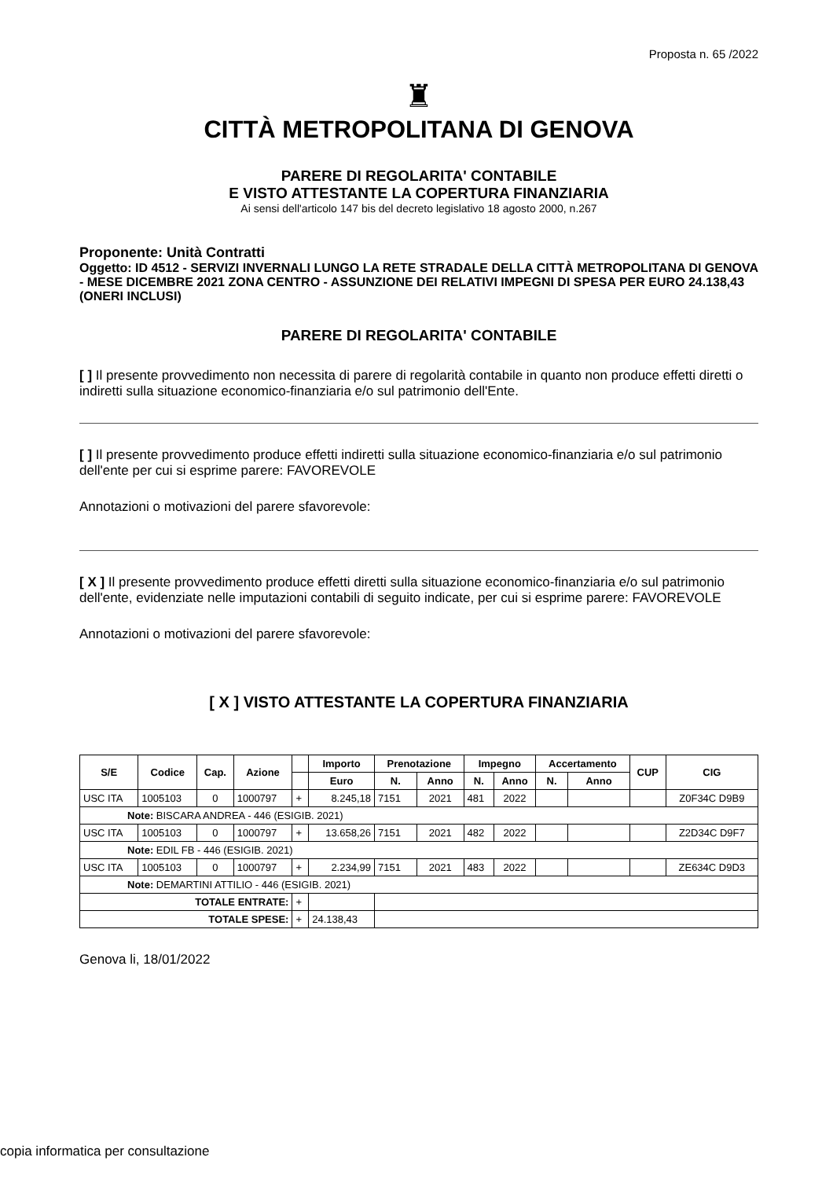Proposta n. 65 /2022
♜
CITTÀ METROPOLITANA DI GENOVA
PARERE DI REGOLARITA' CONTABILE
E VISTO ATTESTANTE LA COPERTURA FINANZIARIA
Ai sensi dell'articolo 147 bis del decreto legislativo 18 agosto 2000, n.267
Proponente: Unità Contratti
Oggetto: ID 4512 - SERVIZI INVERNALI LUNGO LA RETE STRADALE DELLA CITTÀ METROPOLITANA DI GENOVA - MESE DICEMBRE 2021 ZONA CENTRO - ASSUNZIONE DEI RELATIVI IMPEGNI DI SPESA PER EURO 24.138,43 (ONERI INCLUSI)
PARERE DI REGOLARITA' CONTABILE
[ ] Il presente provvedimento non necessita di parere di regolarità contabile in quanto non produce effetti diretti o indiretti sulla situazione economico-finanziaria e/o sul patrimonio dell'Ente.
[ ] Il presente provvedimento produce effetti indiretti sulla situazione economico-finanziaria e/o sul patrimonio dell'ente per cui si esprime parere: FAVOREVOLE
Annotazioni o motivazioni del parere sfavorevole:
[ X ] Il presente provvedimento produce effetti diretti sulla situazione economico-finanziaria e/o sul patrimonio dell'ente, evidenziate nelle imputazioni contabili di seguito indicate, per cui si esprime parere: FAVOREVOLE
Annotazioni o motivazioni del parere sfavorevole:
[ X ] VISTO ATTESTANTE LA COPERTURA FINANZIARIA
| S/E | Codice | Cap. | Azione | | Importo | Prenotazione | | Impegno | | Accertamento | | CUP | CIG |
| --- | --- | --- | --- | --- | --- | --- | --- | --- | --- | --- | --- | --- | --- |
| | | | | | Euro | N. | Anno | N. | Anno | N. | Anno | | |
| USC ITA | 1005103 | 0 | 1000797 | + | 8.245,18 | 7151 | 2021 | 481 | 2022 | | | | Z0F34C D9B9 |
| Note: BISCARA ANDREA - 446 (ESIGIB. 2021) | | | | | | | | | | | | | |
| USC ITA | 1005103 | 0 | 1000797 | + | 13.658,26 | 7151 | 2021 | 482 | 2022 | | | | Z2D34C D9F7 |
| Note: EDIL FB - 446 (ESIGIB. 2021) | | | | | | | | | | | | | |
| USC ITA | 1005103 | 0 | 1000797 | + | 2.234,99 | 7151 | 2021 | 483 | 2022 | | | | ZE634C D9D3 |
| Note: DEMARTINI ATTILIO - 446 (ESIGIB. 2021) | | | | | | | | | | | | | |
| TOTALE ENTRATE: | | | | + | | | | | | | | | |
| TOTALE SPESE: | | | | + | 24.138,43 | | | | | | | | |
Genova li, 18/01/2022
copia informatica per consultazione